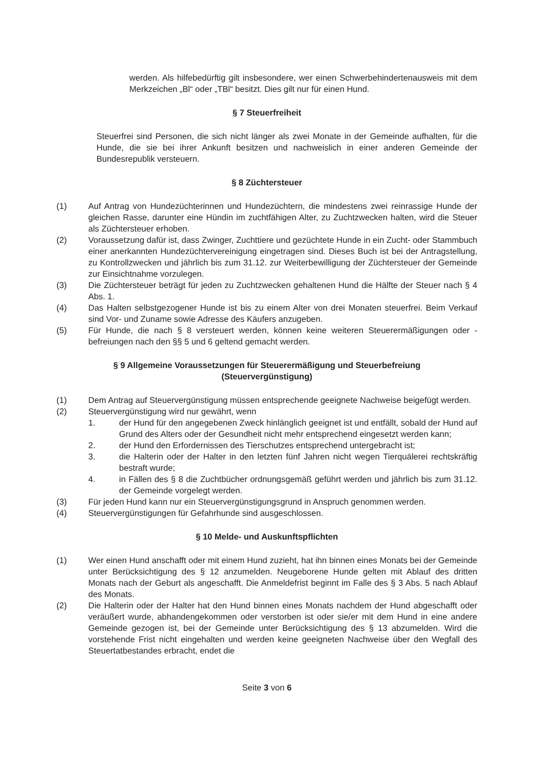werden. Als hilfebedürftig gilt insbesondere, wer einen Schwerbehindertenausweis mit dem Merkzeichen „Bl“ oder „TBl“ besitzt. Dies gilt nur für einen Hund.
§ 7 Steuerfreiheit
Steuerfrei sind Personen, die sich nicht länger als zwei Monate in der Gemeinde aufhalten, für die Hunde, die sie bei ihrer Ankunft besitzen und nachweislich in einer anderen Gemeinde der Bundesrepublik versteuern.
§ 8 Züchtersteuer
(1) Auf Antrag von Hundezüchterinnen und Hundezüchtern, die mindestens zwei reinrassige Hunde der gleichen Rasse, darunter eine Hündin im zuchtfähigen Alter, zu Zuchtzwecken halten, wird die Steuer als Züchtersteuer erhoben.
(2) Voraussetzung dafür ist, dass Zwinger, Zuchttiere und gezüchtete Hunde in ein Zucht- oder Stammbuch einer anerkannten Hundezüchtervereinigung eingetragen sind. Dieses Buch ist bei der Antragstellung, zu Kontrollzwecken und jährlich bis zum 31.12. zur Weiterbewilligung der Züchtersteuer der Gemeinde zur Einsichtnahme vorzulegen.
(3) Die Züchtersteuer beträgt für jeden zu Zuchtzwecken gehaltenen Hund die Hälfte der Steuer nach § 4 Abs. 1.
(4) Das Halten selbstgezogener Hunde ist bis zu einem Alter von drei Monaten steuerfrei. Beim Verkauf sind Vor- und Zuname sowie Adresse des Käufers anzugeben.
(5) Für Hunde, die nach § 8 versteuert werden, können keine weiteren Steuerermäßigungen oder -befreiungen nach den §§ 5 und 6 geltend gemacht werden.
§ 9 Allgemeine Voraussetzungen für Steuerermäßigung und Steuerbefreiung
(Steuervergünstigung)
(1) Dem Antrag auf Steuervergünstigung müssen entsprechende geeignete Nachweise beigefügt werden.
(2) Steuervergünstigung wird nur gewährt, wenn
1. der Hund für den angegebenen Zweck hinlänglich geeignet ist und entfällt, sobald der Hund auf Grund des Alters oder der Gesundheit nicht mehr entsprechend eingesetzt werden kann;
2. der Hund den Erfordernissen des Tierschutzes entsprechend untergebracht ist;
3. die Halterin oder der Halter in den letzten fünf Jahren nicht wegen Tierquälerei rechtskräftig bestraft wurde;
4. in Fällen des § 8 die Zuchtbücher ordnungsgemäß geführt werden und jährlich bis zum 31.12. der Gemeinde vorgelegt werden.
(3) Für jeden Hund kann nur ein Steuervergünstigungsgrund in Anspruch genommen werden.
(4) Steuervergünstigungen für Gefahrhunde sind ausgeschlossen.
§ 10 Melde- und Auskunftspflichten
(1) Wer einen Hund anschafft oder mit einem Hund zuzieht, hat ihn binnen eines Monats bei der Gemeinde unter Berücksichtigung des § 12 anzumelden. Neugeborene Hunde gelten mit Ablauf des dritten Monats nach der Geburt als angeschafft. Die Anmeldefrist beginnt im Falle des § 3 Abs. 5 nach Ablauf des Monats.
(2) Die Halterin oder der Halter hat den Hund binnen eines Monats nachdem der Hund abgeschafft oder veräußert wurde, abhandengekommen oder verstorben ist oder sie/er mit dem Hund in eine andere Gemeinde gezogen ist, bei der Gemeinde unter Berücksichtigung des § 13 abzumelden. Wird die vorstehende Frist nicht eingehalten und werden keine geeigneten Nachweise über den Wegfall des Steuertatbestandes erbracht, endet die
Seite 3 von 6